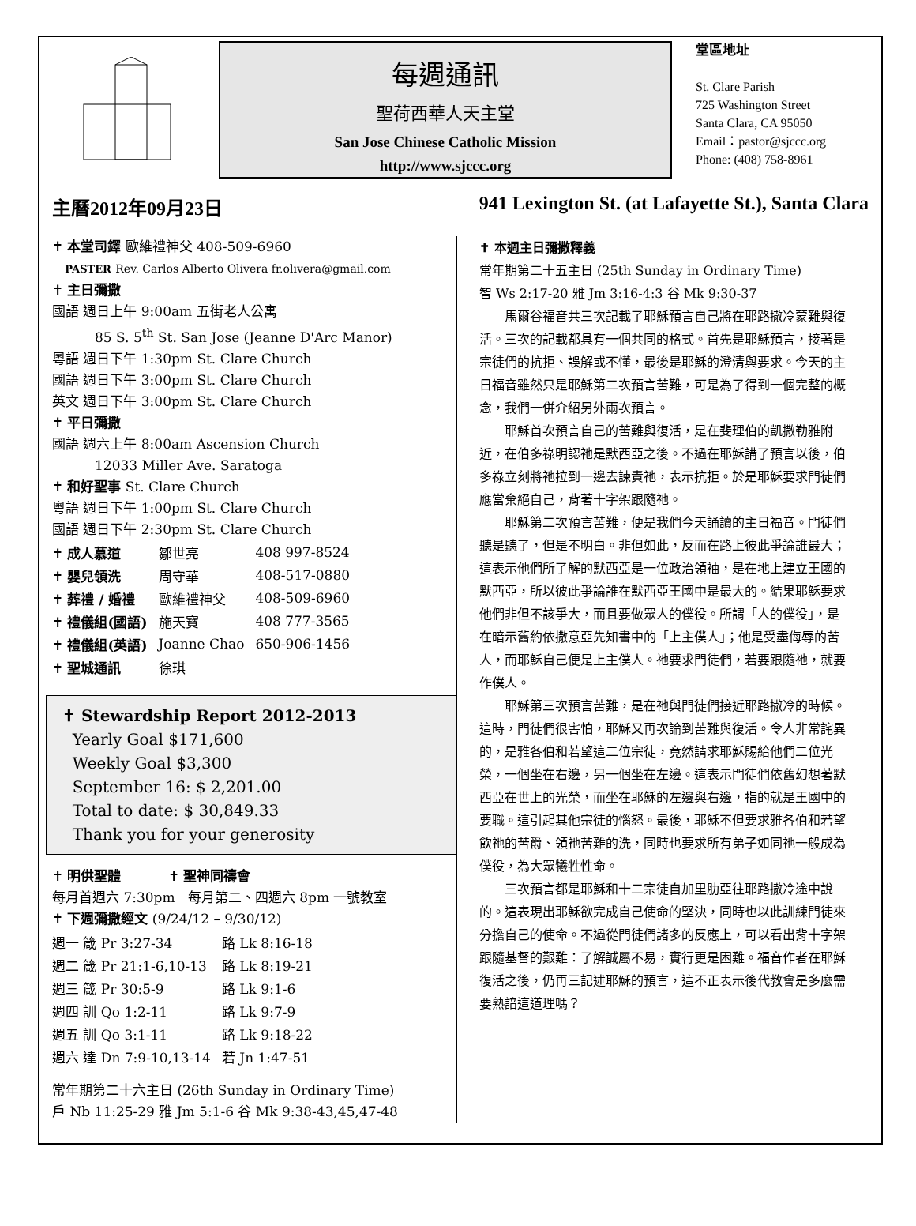每週通訊
聖荷西華人天主堂
San Jose Chinese Catholic Mission
http://www.sjccc.org
堂區地址
St. Clare Parish
725 Washington Street
Santa Clara, CA 95050
Email：pastor@sjccc.org
Phone: (408) 758-8961
主曆2012年09月23日 941 Lexington St. (at Lafayette St.), Santa Clara
✝ 本堂司鐸 歐維禮神父 408-509-6960
PASTER Rev. Carlos Alberto Olivera fr.olivera@gmail.com
✝ 主日彌撒
國語 週日上午 9:00am 五街老人公寓
85 S. 5<sup>th</sup> St. San Jose (Jeanne D'Arc Manor)
粵語 週日下午 1:30pm St. Clare Church
國語 週日下午 3:00pm St. Clare Church
英文 週日下午 3:00pm St. Clare Church
✝ 平日彌撒
國語 週六上午 8:00am Ascension Church
12033 Miller Ave. Saratoga
✝ 和好聖事 St. Clare Church
粵語 週日下午 1:00pm St. Clare Church
國語 週日下午 2:30pm St. Clare Church
| ✝ 成人慕道 | 鄒世亮 | 408 997-8524 |
| ✝ 嬰兒領洗 | 周守華 | 408-517-0880 |
| ✝ 葬禮 / 婚禮 | 歐維禮神父 | 408-509-6960 |
| ✝ 禮儀組(國語) | 施天寶 | 408 777-3565 |
| ✝ 禮儀組(英語) | Joanne Chao | 650-906-1456 |
| ✝ 聖城通訊 | 徐琪 | |
✝ Stewardship Report 2012-2013
Yearly Goal $171,600
Weekly Goal $3,300
September 16: $ 2,201.00
Total to date: $ 30,849.33
Thank you for your generosity
✝ 明供聖體 ✝ 聖神同禱會
每月首週六 7:30pm 每月第二、四週六 8pm 一號教室
✝ 下週彌撒經文 (9/24/12 – 9/30/12)
| 週一 箴 Pr 3:27-34 | 路 Lk 8:16-18 |
| 週二 箴 Pr 21:1-6,10-13 | 路 Lk 8:19-21 |
| 週三 箴 Pr 30:5-9 | 路 Lk 9:1-6 |
| 週四 訓 Qo 1:2-11 | 路 Lk 9:7-9 |
| 週五 訓 Qo 3:1-11 | 路 Lk 9:18-22 |
| 週六 達 Dn 7:9-10,13-14 | 若 Jn 1:47-51 |
常年期第二十六主日 (26th Sunday in Ordinary Time)
戶 Nb 11:25-29 雅 Jm 5:1-6 谷 Mk 9:38-43,45,47-48
✝ 本週主日彌撒釋義
常年期第二十五主日 (25th Sunday in Ordinary Time)
智 Ws 2:17-20 雅 Jm 3:16-4:3 谷 Mk 9:30-37
馬爾谷福音共三次記載了耶穌預言自己將在耶路撒冷蒙難與復活。三次的記載都具有一個共同的格式。首先是耶穌預言，接著是宗徒們的抗拒、誤解或不懂，最後是耶穌的澄清與要求。今天的主日福音雖然只是耶穌第二次預言苦難，可是為了得到一個完整的概念，我們一併介紹另外兩次預言。
耶穌首次預言自己的苦難與復活，是在斐理伯的凱撒勒雅附近，在伯多祿明認祂是默西亞之後。不過在耶穌講了預言以後，伯多祿立刻將祂拉到一邊去諫責祂，表示抗拒。於是耶穌要求門徒們應當棄絕自己，背著十字架跟隨祂。
耶穌第二次預言苦難，便是我們今天誦讀的主日福音。門徒們聽是聽了，但是不明白。非但如此，反而在路上彼此爭論誰最大；這表示他們所了解的默西亞是一位政治領袖，是在地上建立王國的默西亞，所以彼此爭論誰在默西亞王國中是最大的。結果耶穌要求他們非但不該爭大，而且要做眾人的僕役。所謂「人的僕役」，是在暗示舊約依撒意亞先知書中的「上主僕人」；他是受盡侮辱的苦人，而耶穌自己便是上主僕人。祂要求門徒們，若要跟隨祂，就要作僕人。
耶穌第三次預言苦難，是在祂與門徒們接近耶路撒冷的時候。這時，門徒們很害怕，耶穌又再次論到苦難與復活。令人非常詫異的，是雅各伯和若望這二位宗徒，竟然請求耶穌賜給他們二位光榮，一個坐在右邊，另一個坐在左邊。這表示門徒們依舊幻想著默西亞在世上的光榮，而坐在耶穌的左邊與右邊，指的就是王國中的要職。這引起其他宗徒的惱怒。最後，耶穌不但要求雅各伯和若望飲祂的苦爵、領祂苦難的洗，同時也要求所有弟子如同祂一般成為僕役，為大眾犧牲性命。
三次預言都是耶穌和十二宗徒自加里肋亞往耶路撒冷途中說的。這表現出耶穌欲完成自己使命的堅決，同時也以此訓練門徒來分擔自己的使命。不過從門徒們諸多的反應上，可以看出背十字架跟隨基督的艱難：了解誠屬不易，實行更是困難。福音作者在耶穌復活之後，仍再三記述耶穌的預言，這不正表示後代教會是多麼需要熟諳這道理嗎？